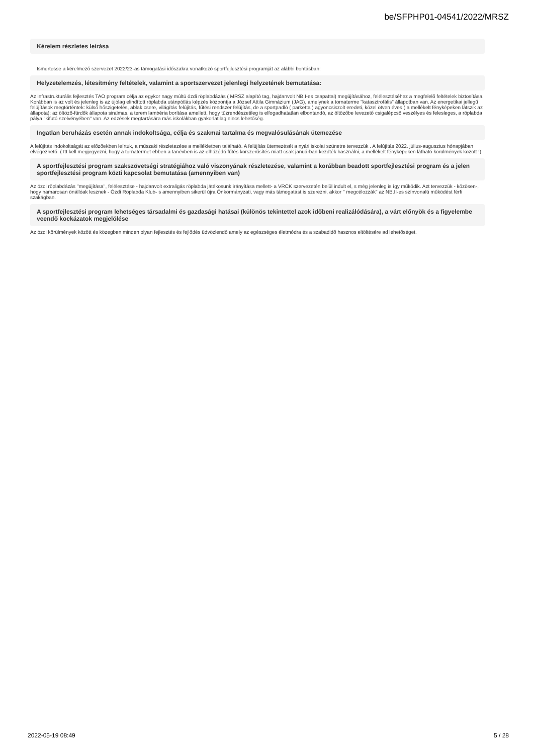be/SFPHP01-04541/2022/MRSZ
Kérelem részletes leírása
Ismertesse a kérelmező szervezet 2022/23-as támogatási időszakra vonatkozó sportfejlesztési programját az alábbi bontásban:
Helyzetelemzés, létesítmény feltételek, valamint a sportszervezet jelenlegi helyzetének bemutatása:
Az infrastrukturális fejlesztés TAO program célja az egykor nagy múltú ózdi röplabdázás ( MRSZ alapító tag, hajdanvolt NB.I-es csapattal) megújításához, felélesztéséhez a megfelelő feltételek biztosítása. Korábban is az volt és jelenleg is az újólag elindított röplabda utánpótlás képzés központja a József Attila Gimnázium (JAG), amelynek a tornaterme ''katasztrofális'' állapotban van. Az energetikai jellegű felújítások megtörténtek: külső hőszigetelés, ablak csere, világítás felújítás, fűtési rendszer felújítás, de a sportpadló ( parketta ) agyoncsiszolt eredeti, közel ötven éves ( a mellékelt fényképeken látszik az állapota); az öltöző-fürdők állapota siralmas, a terem lambéria borítása amellett, hogy tűzrendészetileg is elfogadhatatlan elbontandó, az öltözőbe levezető csigalépcső veszélyes és felesleges, a röplabda pálya ''kifutó szelvényében'' van. Az edzések megtartására más iskolákban gyakorlatilag nincs lehetőség.
Ingatlan beruházás esetén annak indokoltsága, célja és szakmai tartalma és megvalósulásának ütemezése
A felújítás indokoltságát az előzőekben leírtuk, a műszaki részletezése a mellékletben található. A felújítás ütemezését a nyári iskolai szünetre tervezzük . A felújítás 2022. július-augusztus hónapjában elvégezhető. ( Itt kell megjegyezni, hogy a tornatermet ebben a tanévben is az elhúzódó fűtés korszerűsítés miatt csak januárban kezdték használni, a mellékelt fényképeken látható körülmények között !)
A sportfejlesztési program szakszövetségi stratégiához való viszonyának részletezése, valamint a korábban beadott sportfejlesztési program és a jelen sportfejlesztési program közti kapcsolat bemutatása (amennyiben van)
Az ózdi röplabdázás ''megújítása'', felélesztése - hajdanvolt extraligás röplabda játékosunk irányítása mellett- a VRCK szervezetén belül indult el, s még jelenleg is így működik. Azt tervezzük - közösen-, hogy hamarosan önállóak lesznek - Ózdi Röplabda Klub- s amennyiben sikerül újra Önkormányzati, vagy más támogatást is szerezni, akkor '' megcélozzák'' az NB.II-es színvonalú működést férfi szakágban.
A sportfejlesztési program lehetséges társadalmi és gazdasági hatásai (különös tekintettel azok időbeni realizálódására), a várt előnyök és a figyelembe veendő kockázatok megjelölése
Az ózdi körülmények között és közegben minden olyan fejlesztés és fejlődés üdvözlendő amely az egészséges életmódra és a szabadidő hasznos eltöltésére ad lehetőséget.
2022-05-19 08:49 5 / 28